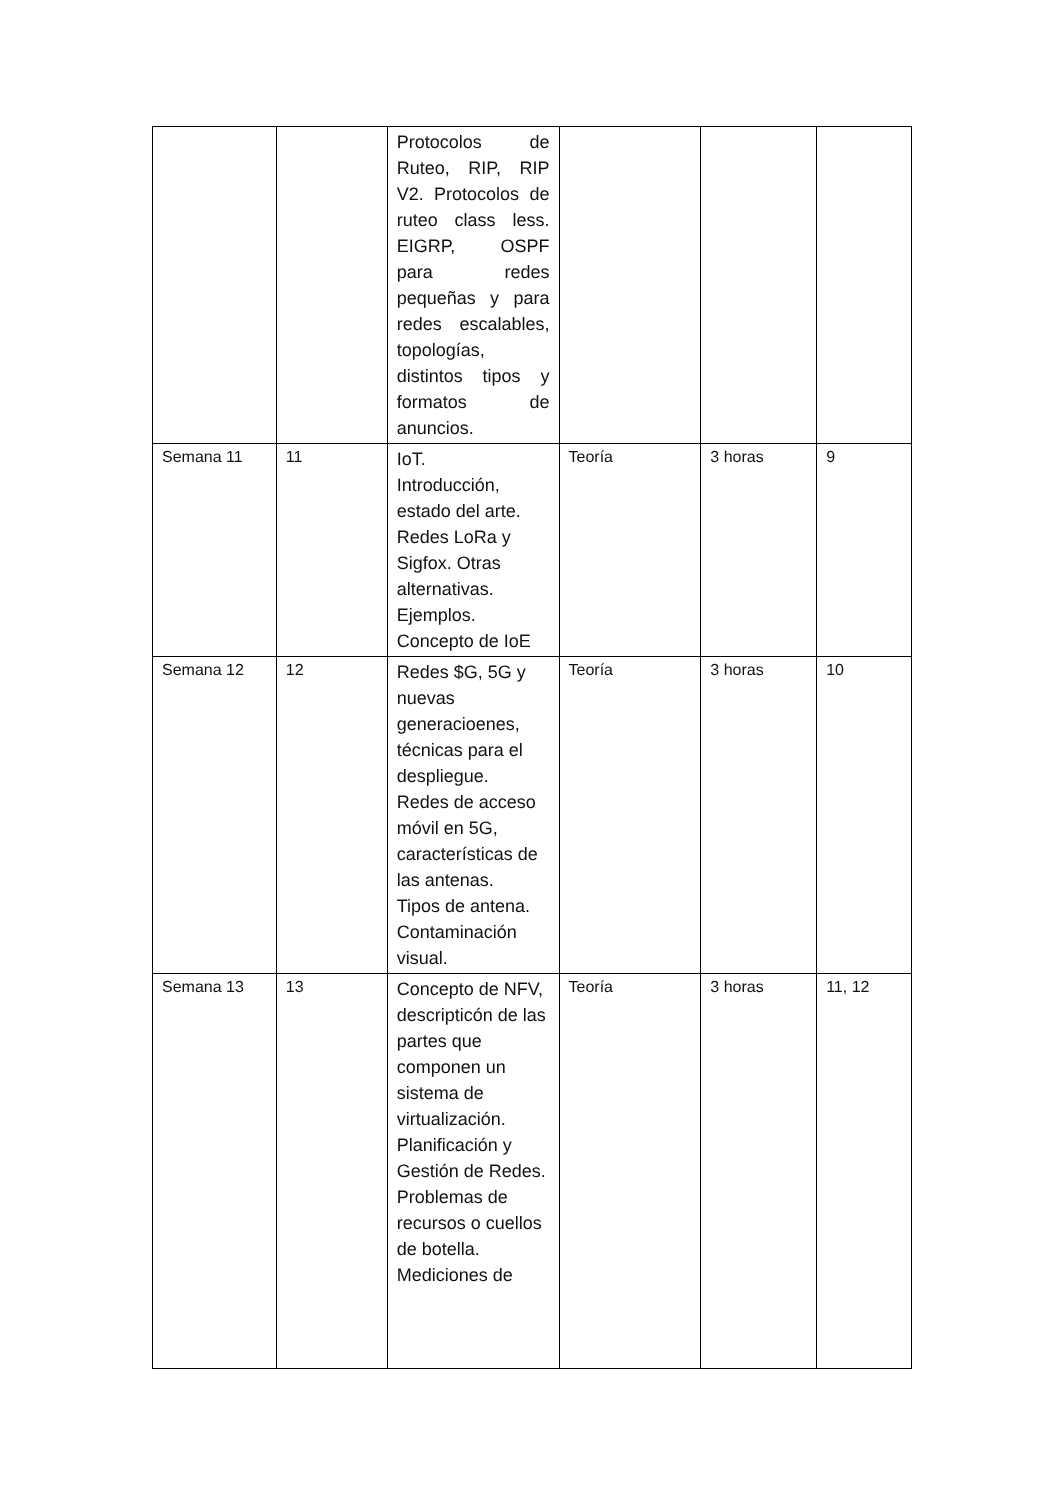| | | Protocolos de Ruteo, RIP, RIP V2. Protocolos de ruteo class less. EIGRP, OSPF para redes pequeñas y para redes escalables, topologías, distintos tipos y formatos de anuncios. | | | |
| Semana 11 | 11 | IoT. Introducción, estado del arte. Redes LoRa y Sigfox. Otras alternativas. Ejemplos. Concepto de IoE | Teoría | 3 horas | 9 |
| Semana 12 | 12 | Redes $G, 5G y nuevas generacioenes, técnicas para el despliegue. Redes de acceso móvil en 5G, características de las antenas. Tipos de antena. Contaminación visual. | Teoría | 3 horas | 10 |
| Semana 13 | 13 | Concepto de NFV, descripticón de las partes que componen un sistema de virtualización. Planificación y Gestión de Redes. Problemas de recursos o cuellos de botella. Mediciones de | Teoría | 3 horas | 11, 12 |